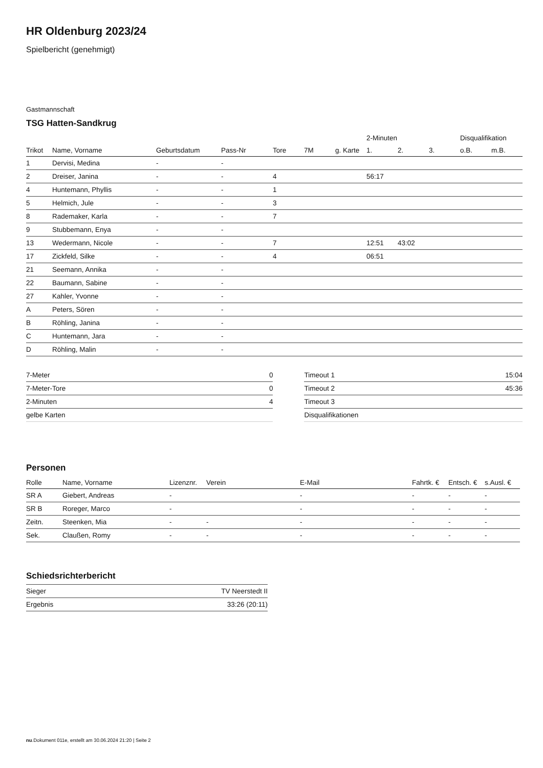HR Oldenburg 2023/24
Spielbericht (genehmigt)
Gastmannschaft
TSG Hatten-Sandkrug
| | | | | | | | 2-Minuten | | | Disqualifikation | |
| --- | --- | --- | --- | --- | --- | --- | --- | --- | --- | --- | --- |
| Trikot | Name, Vorname | Geburtsdatum | Pass-Nr | Tore | 7M | g. Karte | 1. | 2. | 3. | o.B. | m.B. |
| 1 | Dervisi, Medina | - | - | | | | | | | | |
| 2 | Dreiser, Janina | - | - | 4 | | | 56:17 | | | | |
| 4 | Huntemann, Phyllis | - | - | 1 | | | | | | | |
| 5 | Helmich, Jule | - | - | 3 | | | | | | | |
| 8 | Rademaker, Karla | - | - | 7 | | | | | | | |
| 9 | Stubbemann, Enya | - | - | | | | | | | | |
| 13 | Wedermann, Nicole | - | - | 7 | | | 12:51 | 43:02 | | | |
| 17 | Zickfeld, Silke | - | - | 4 | | | 06:51 | | | | |
| 21 | Seemann, Annika | - | - | | | | | | | | |
| 22 | Baumann, Sabine | - | - | | | | | | | | |
| 27 | Kahler, Yvonne | - | - | | | | | | | | |
| A | Peters, Sören | - | - | | | | | | | | |
| B | Röhling, Janina | - | - | | | | | | | | |
| C | Huntemann, Jara | - | - | | | | | | | | |
| D | Röhling, Malin | - | - | | | | | | | | |
| 7-Meter | 0 |
| 7-Meter-Tore | 0 |
| 2-Minuten | 4 |
| gelbe Karten | |
| Timeout 1 | 15:04 |
| Timeout 2 | 45:36 |
| Timeout 3 | |
| Disqualifikationen | |
Personen
| Rolle | Name, Vorname | Lizenznr. | Verein | E-Mail | Fahrtk. € | Entsch. € | s.Ausl. € |
| --- | --- | --- | --- | --- | --- | --- | --- |
| SR A | Giebert, Andreas | - | | - | - | - | - |
| SR B | Roreger, Marco | - | | - | - | - | - |
| Zeitn. | Steenken, Mia | - | - | - | - | - | - |
| Sek. | Claußen, Romy | - | - | - | - | - | - |
Schiedsrichterbericht
| Sieger | TV Neerstedt II |
| Ergebnis | 33:26 (20:11) |
nu.Dokument 011e, erstellt am 30.06.2024 21:20 | Seite 2